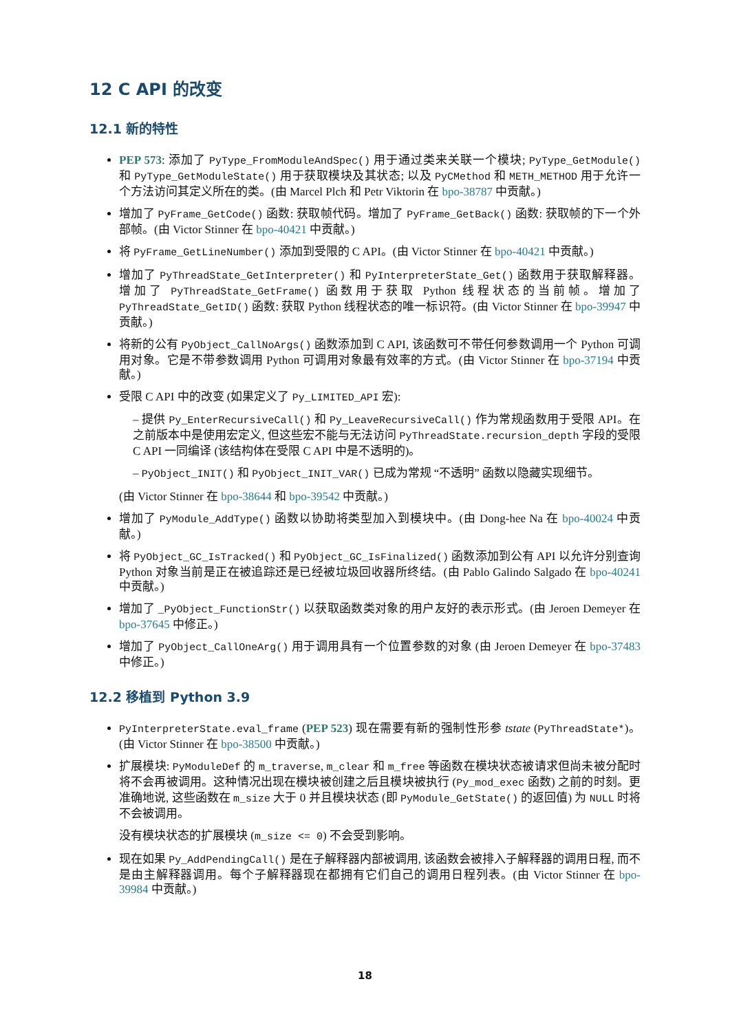12 C API 的改变
12.1 新的特性
PEP 573: 添加了 PyType_FromModuleAndSpec() 用于通过类来关联一个模块; PyType_GetModule() 和 PyType_GetModuleState() 用于获取模块及其状态; 以及 PyCMethod 和 METH_METHOD 用于允许一个方法访问其定义所在的类。(由 Marcel Plch 和 Petr Viktorin 在 bpo-38787 中贡献。)
增加了 PyFrame_GetCode() 函数: 获取帧代码。增加了 PyFrame_GetBack() 函数: 获取帧的下一个外部帧。(由 Victor Stinner 在 bpo-40421 中贡献。)
将 PyFrame_GetLineNumber() 添加到受限的 C API。(由 Victor Stinner 在 bpo-40421 中贡献。)
增加了 PyThreadState_GetInterpreter() 和 PyInterpreterState_Get() 函数用于获取解释器。增加了 PyThreadState_GetFrame() 函数用于获取 Python 线程状态的当前帧。增加了 PyThreadState_GetID() 函数: 获取 Python 线程状态的唯一标识符。(由 Victor Stinner 在 bpo-39947 中贡献。)
将新的公有 PyObject_CallNoArgs() 函数添加到 C API, 该函数可不带任何参数调用一个 Python 可调用对象。它是不带参数调用 Python 可调用对象最有效率的方式。(由 Victor Stinner 在 bpo-37194 中贡献。)
受限 C API 中的改变 (如果定义了 Py_LIMITED_API 宏):
– 提供 Py_EnterRecursiveCall() 和 Py_LeaveRecursiveCall() 作为常规函数用于受限 API。在之前版本中是使用宏定义, 但这些宏不能与无法访问 PyThreadState.recursion_depth 字段的受限 C API 一同编译 (该结构体在受限 C API 中是不透明的)。
– PyObject_INIT() 和 PyObject_INIT_VAR() 已成为常规 “不透明” 函数以隐藏实现细节。
(由 Victor Stinner 在 bpo-38644 和 bpo-39542 中贡献。)
增加了 PyModule_AddType() 函数以协助将类型加入到模块中。(由 Dong-hee Na 在 bpo-40024 中贡献。)
将 PyObject_GC_IsTracked() 和 PyObject_GC_IsFinalized() 函数添加到公有 API 以允许分别查询 Python 对象当前是正在被追踪还是已经被垃圾回收器所终结。(由 Pablo Galindo Salgado 在 bpo-40241 中贡献。)
增加了 _PyObject_FunctionStr() 以获取函数类对象的用户友好的表示形式。(由 Jeroen Demeyer 在 bpo-37645 中修正。)
增加了 PyObject_CallOneArg() 用于调用具有一个位置参数的对象 (由 Jeroen Demeyer 在 bpo-37483 中修正。)
12.2 移植到 Python 3.9
PyInterpreterState.eval_frame (PEP 523) 现在需要有新的强制性形参 tstate (PyThreadState*)。(由 Victor Stinner 在 bpo-38500 中贡献。)
扩展模块: PyModuleDef 的 m_traverse, m_clear 和 m_free 等函数在模块状态被请求但尚未被分配时将不会再被调用。这种情况出现在模块被创建之后且模块被执行 (Py_mod_exec 函数) 之前的时刻。更准确地说, 这些函数在 m_size 大于 0 并且模块状态 (即 PyModule_GetState() 的返回值) 为 NULL 时将不会被调用。
没有模块状态的扩展模块 (m_size <= 0) 不会受到影响。
现在如果 Py_AddPendingCall() 是在子解释器内部被调用, 该函数会被排入子解释器的调用日程, 而不是由主解释器调用。每个子解释器现在都拥有它们自己的调用日程列表。(由 Victor Stinner 在 bpo-39984 中贡献。)
18